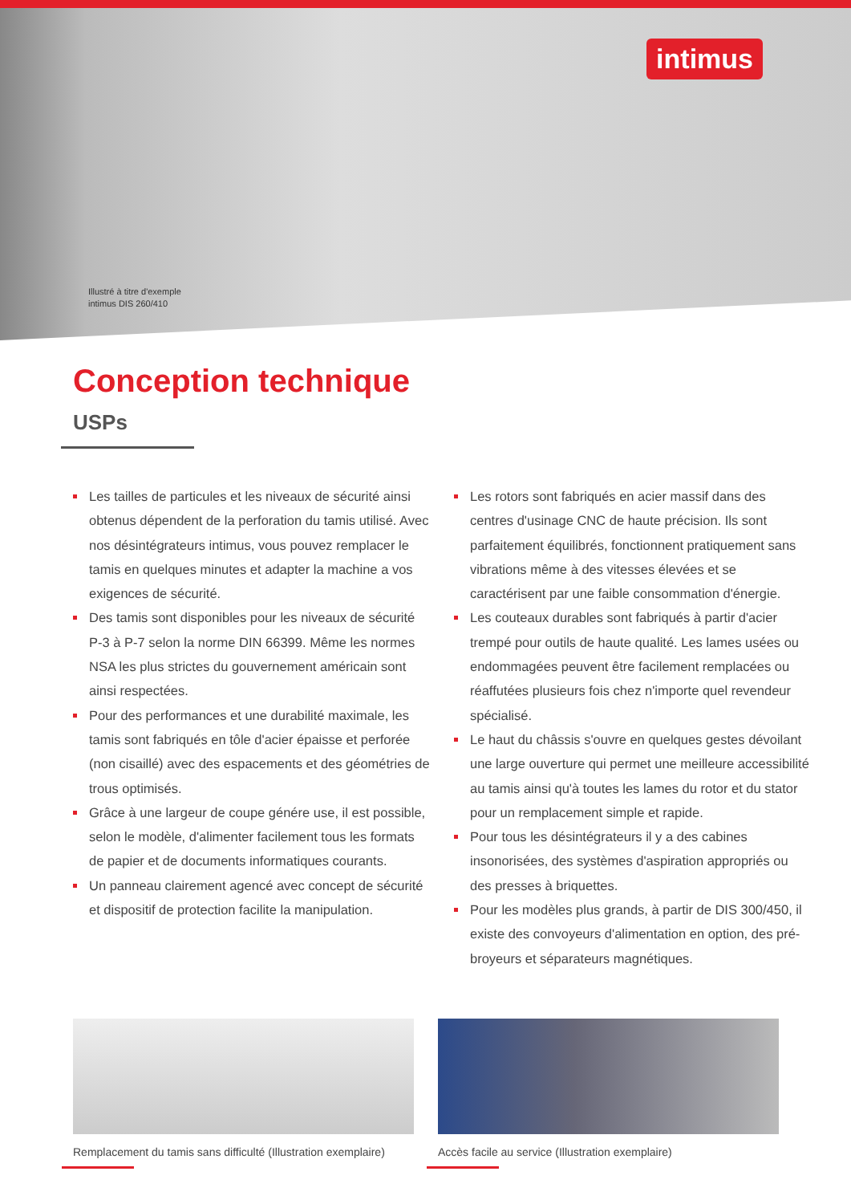intimus
Illustré à titre d'exemple
intimus DIS 260/410
Conception technique
USPs
Les tailles de particules et les niveaux de sécurité ainsi obtenus dépendent de la perforation du tamis utilisé. Avec nos désintégrateurs intimus, vous pouvez remplacer le tamis en quelques minutes et adapter la machine a vos exigences de sécurité.
Des tamis sont disponibles pour les niveaux de sécurité P-3 à P-7 selon la norme DIN 66399. Même les normes NSA les plus strictes du gouvernement américain sont ainsi respectées.
Pour des performances et une durabilité maximale, les tamis sont fabriqués en tôle d'acier épaisse et perforée (non cisaillé) avec des espacements et des géométries de trous optimisés.
Grâce à une largeur de coupe génére use, il est possible, selon le modèle, d'alimenter facilement tous les formats de papier et de documents informatiques courants.
Un panneau clairement agencé avec concept de sécurité et dispositif de protection facilite la manipulation.
Les rotors sont fabriqués en acier massif dans des centres d'usinage CNC de haute précision. Ils sont parfaitement équilibrés, fonctionnent pratiquement sans vibrations même à des vitesses élevées et se caractérisent par une faible consommation d'énergie.
Les couteaux durables sont fabriqués à partir d'acier trempé pour outils de haute qualité. Les lames usées ou endommagées peuvent être facilement remplacées ou réaffutées plusieurs fois chez n'importe quel revendeur spécialisé.
Le haut du châssis s'ouvre en quelques gestes dévoilant une large ouverture qui permet une meilleure accessibilité au tamis ainsi qu'à toutes les lames du rotor et du stator pour un remplacement simple et rapide.
Pour tous les désintégrateurs il y a des cabines insonorisées, des systèmes d'aspiration appropriés ou des presses à briquettes.
Pour les modèles plus grands, à partir de DIS 300/450, il existe des convoyeurs d'alimentation en option, des pré-broyeurs et séparateurs magnétiques.
Remplacement du tamis sans difficulté (Illustration exemplaire)
Accès facile au service (Illustration exemplaire)